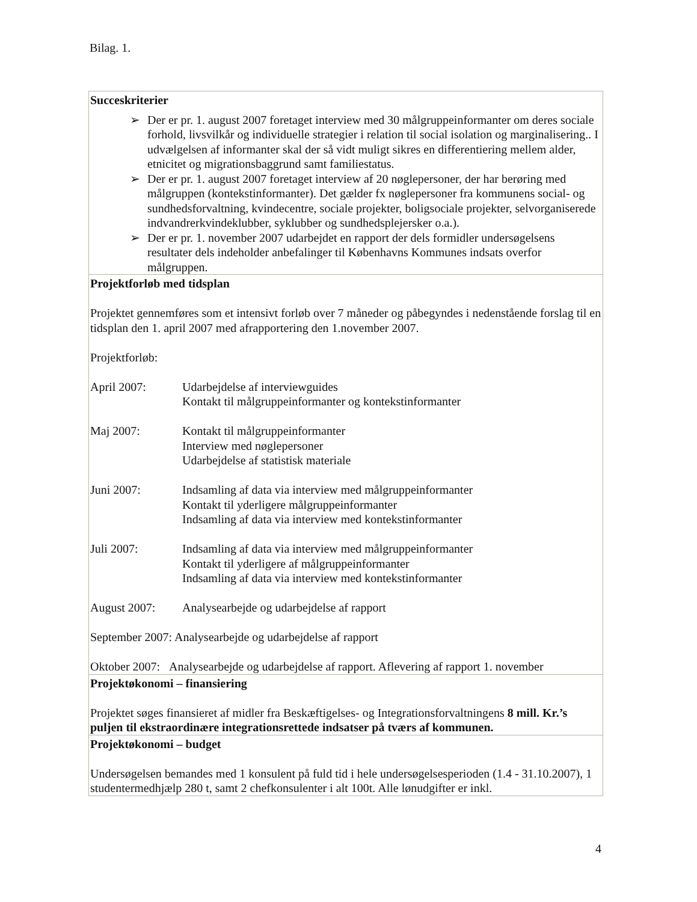Bilag. 1.
| Succeskriterier ➢ Der er pr. 1. august 2007 foretaget interview med 30 målgruppeinformanter om deres sociale forhold, livsvilkår og individuelle strategier i relation til social isolation og marginalisering.. I udvælgelsen af informanter skal der så vidt muligt sikres en differentiering mellem alder, etnicitet og migrationsbaggrund samt familiestatus. ➢ Der er pr. 1. august 2007 foretaget interview af 20 nøglepersoner, der har berøring med målgruppen (kontekstinformanter). Det gælder fx nøglepersoner fra kommunens social- og sundhedsforvaltning, kvindecentre, sociale projekter, boligsociale projekter, selvorganiserede indvandrerkvindeklubber, syklubber og sundhedsplejersker o.a.). ➢ Der er pr. 1. november 2007 udarbejdet en rapport der dels formidler undersøgelsens resultater dels indeholder anbefalinger til Københavns Kommunes indsats overfor målgruppen. |
| Projektforløb med tidsplan Projektet gennemføres som et intensivt forløb over 7 måneder og påbegyndes i nedenstående forslag til en tidsplan den 1. april 2007 med afrapportering den 1.november 2007. Projektforløb: April 2007: Udarbejdelse af interviewguides Kontakt til målgruppeinformanter og kontekstinformanter Maj 2007: Kontakt til målgruppeinformanter Interview med nøglepersoner Udarbejdelse af statistisk materiale Juni 2007: Indsamling af data via interview med målgruppeinformanter Kontakt til yderligere målgruppeinformanter Indsamling af data via interview med kontekstinformanter Juli 2007: Indsamling af data via interview med målgruppeinformanter Kontakt til yderligere af målgruppeinformanter Indsamling af data via interview med kontekstinformanter August 2007: Analysearbejde og udarbejdelse af rapport September 2007: Analysearbejde og udarbejdelse af rapport Oktober 2007: Analysearbejde og udarbejdelse af rapport. Aflevering af rapport 1. november |
| Projektøkonomi – finansiering Projektet søges finansieret af midler fra Beskæftigelses- og Integrationsforvaltningens 8 mill. Kr.’s puljen til ekstraordinære integrationsrettede indsatser på tværs af kommunen. |
| Projektøkonomi – budget Undersøgelsen bemandes med 1 konsulent på fuld tid i hele undersøgelsesperioden (1.4 - 31.10.2007), 1 studentermedhjælp 280 t, samt 2 chefkonsulenter i alt 100t. Alle lønudgifter er inkl. |
4